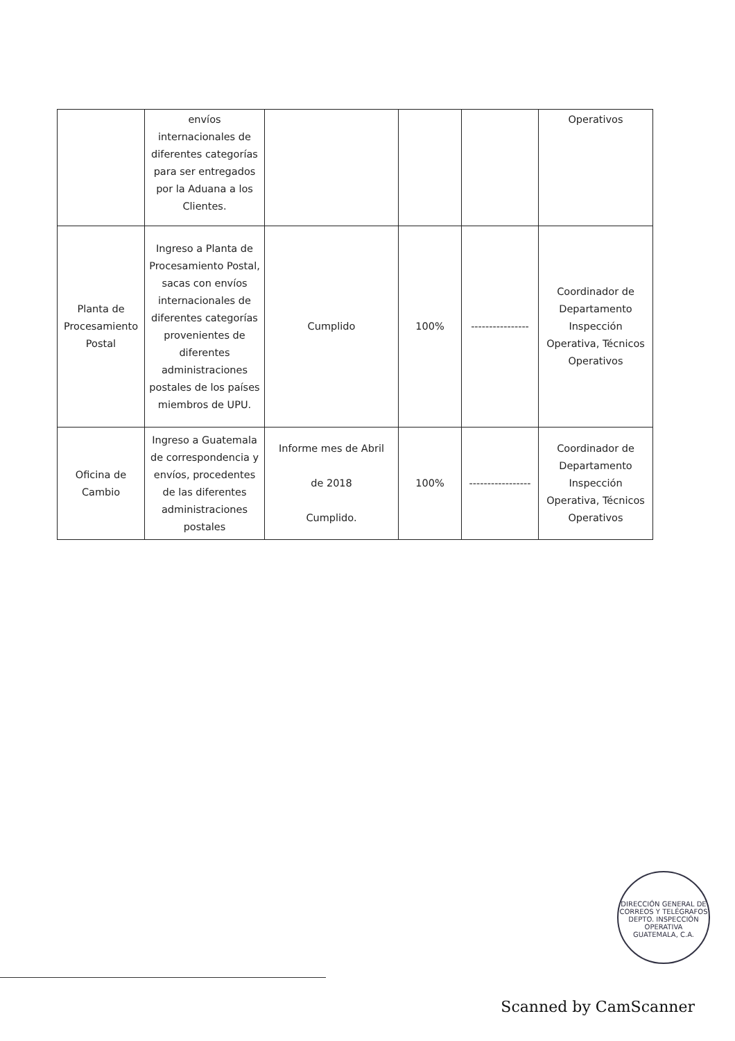| | envíos internacionales de diferentes categorías para ser entregados por la Aduana a los Clientes. | | | | Operativos |
| Planta de Procesamiento Postal | Ingreso a Planta de Procesamiento Postal, sacas con envíos internacionales de diferentes categorías provenientes de diferentes administraciones postales de los países miembros de UPU. | Cumplido | 100% | ---------------- | Coordinador de Departamento Inspección Operativa, Técnicos Operativos |
| Oficina de Cambio | Ingreso a Guatemala de correspondencia y envíos, procedentes de las diferentes administraciones postales | Informe mes de Abril de 2018 Cumplido. | 100% | ----------------- | Coordinador de Departamento Inspección Operativa, Técnicos Operativos |
DIRECCIÓN GENERAL DE CORREOS Y TELÉGRAFOS
DEPTO. INSPECCIÓN OPERATIVA
GUATEMALA, C.A.
Scanned by CamScanner